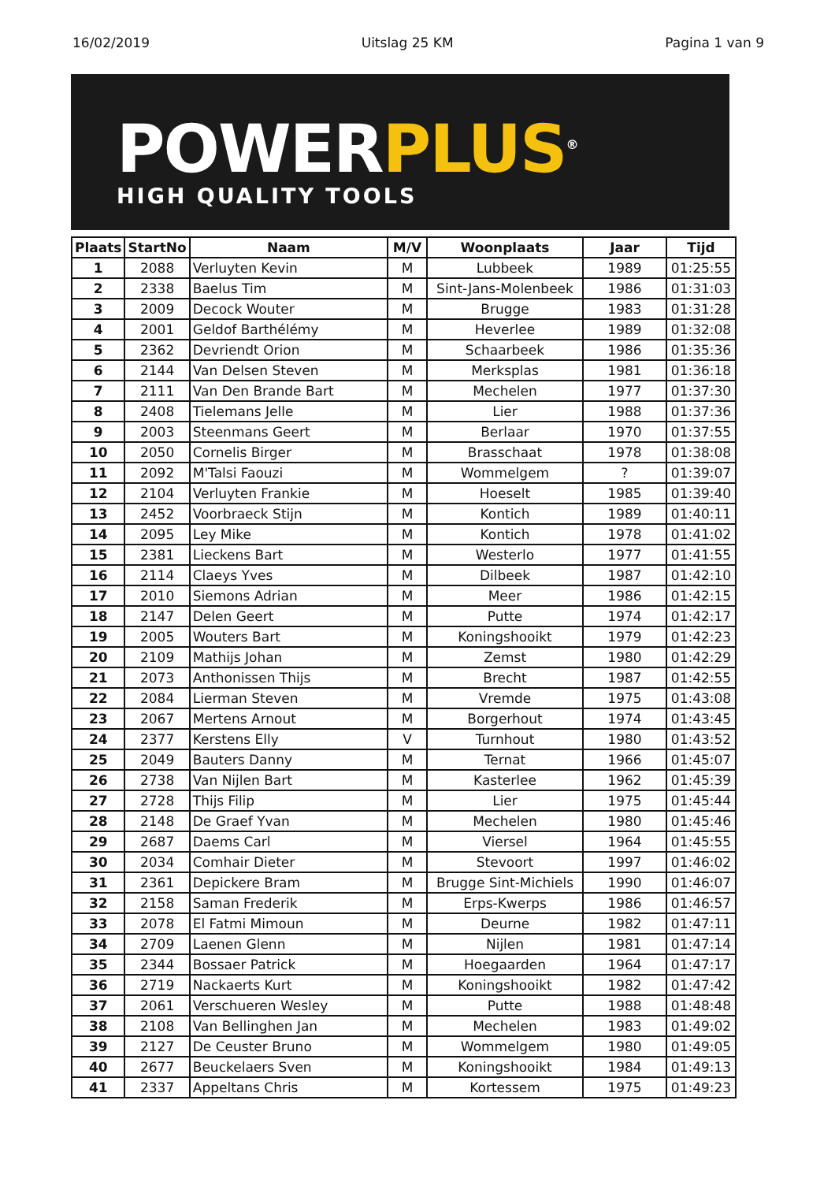16/02/2019 Uitslag 25 KM Pagina 1 van 9
POWER PLUS<sup>®</sup>
HIGH QUALITY TOOLS
| Plaats | StartNo | Naam | M/V | Woonplaats | Jaar | Tijd |
| --- | --- | --- | --- | --- | --- | --- |
| 1 | 2088 | Verluyten Kevin | M | Lubbeek | 1989 | 01:25:55 |
| 2 | 2338 | Baelus Tim | M | Sint-Jans-Molenbeek | 1986 | 01:31:03 |
| 3 | 2009 | Decock Wouter | M | Brugge | 1983 | 01:31:28 |
| 4 | 2001 | Geldof Barthélémy | M | Heverlee | 1989 | 01:32:08 |
| 5 | 2362 | Devriendt Orion | M | Schaarbeek | 1986 | 01:35:36 |
| 6 | 2144 | Van Delsen Steven | M | Merksplas | 1981 | 01:36:18 |
| 7 | 2111 | Van Den Brande Bart | M | Mechelen | 1977 | 01:37:30 |
| 8 | 2408 | Tielemans Jelle | M | Lier | 1988 | 01:37:36 |
| 9 | 2003 | Steenmans Geert | M | Berlaar | 1970 | 01:37:55 |
| 10 | 2050 | Cornelis Birger | M | Brasschaat | 1978 | 01:38:08 |
| 11 | 2092 | M'Talsi Faouzi | M | Wommelgem | ? | 01:39:07 |
| 12 | 2104 | Verluyten Frankie | M | Hoeselt | 1985 | 01:39:40 |
| 13 | 2452 | Voorbraeck Stijn | M | Kontich | 1989 | 01:40:11 |
| 14 | 2095 | Ley Mike | M | Kontich | 1978 | 01:41:02 |
| 15 | 2381 | Lieckens Bart | M | Westerlo | 1977 | 01:41:55 |
| 16 | 2114 | Claeys Yves | M | Dilbeek | 1987 | 01:42:10 |
| 17 | 2010 | Siemons Adrian | M | Meer | 1986 | 01:42:15 |
| 18 | 2147 | Delen Geert | M | Putte | 1974 | 01:42:17 |
| 19 | 2005 | Wouters Bart | M | Koningshooikt | 1979 | 01:42:23 |
| 20 | 2109 | Mathijs Johan | M | Zemst | 1980 | 01:42:29 |
| 21 | 2073 | Anthonissen Thijs | M | Brecht | 1987 | 01:42:55 |
| 22 | 2084 | Lierman Steven | M | Vremde | 1975 | 01:43:08 |
| 23 | 2067 | Mertens Arnout | M | Borgerhout | 1974 | 01:43:45 |
| 24 | 2377 | Kerstens Elly | V | Turnhout | 1980 | 01:43:52 |
| 25 | 2049 | Bauters Danny | M | Ternat | 1966 | 01:45:07 |
| 26 | 2738 | Van Nijlen Bart | M | Kasterlee | 1962 | 01:45:39 |
| 27 | 2728 | Thijs Filip | M | Lier | 1975 | 01:45:44 |
| 28 | 2148 | De Graef Yvan | M | Mechelen | 1980 | 01:45:46 |
| 29 | 2687 | Daems Carl | M | Viersel | 1964 | 01:45:55 |
| 30 | 2034 | Comhair Dieter | M | Stevoort | 1997 | 01:46:02 |
| 31 | 2361 | Depickere Bram | M | Brugge Sint-Michiels | 1990 | 01:46:07 |
| 32 | 2158 | Saman Frederik | M | Erps-Kwerps | 1986 | 01:46:57 |
| 33 | 2078 | El Fatmi Mimoun | M | Deurne | 1982 | 01:47:11 |
| 34 | 2709 | Laenen Glenn | M | Nijlen | 1981 | 01:47:14 |
| 35 | 2344 | Bossaer Patrick | M | Hoegaarden | 1964 | 01:47:17 |
| 36 | 2719 | Nackaerts Kurt | M | Koningshooikt | 1982 | 01:47:42 |
| 37 | 2061 | Verschueren Wesley | M | Putte | 1988 | 01:48:48 |
| 38 | 2108 | Van Bellinghen Jan | M | Mechelen | 1983 | 01:49:02 |
| 39 | 2127 | De Ceuster Bruno | M | Wommelgem | 1980 | 01:49:05 |
| 40 | 2677 | Beuckelaers Sven | M | Koningshooikt | 1984 | 01:49:13 |
| 41 | 2337 | Appeltans Chris | M | Kortessem | 1975 | 01:49:23 |